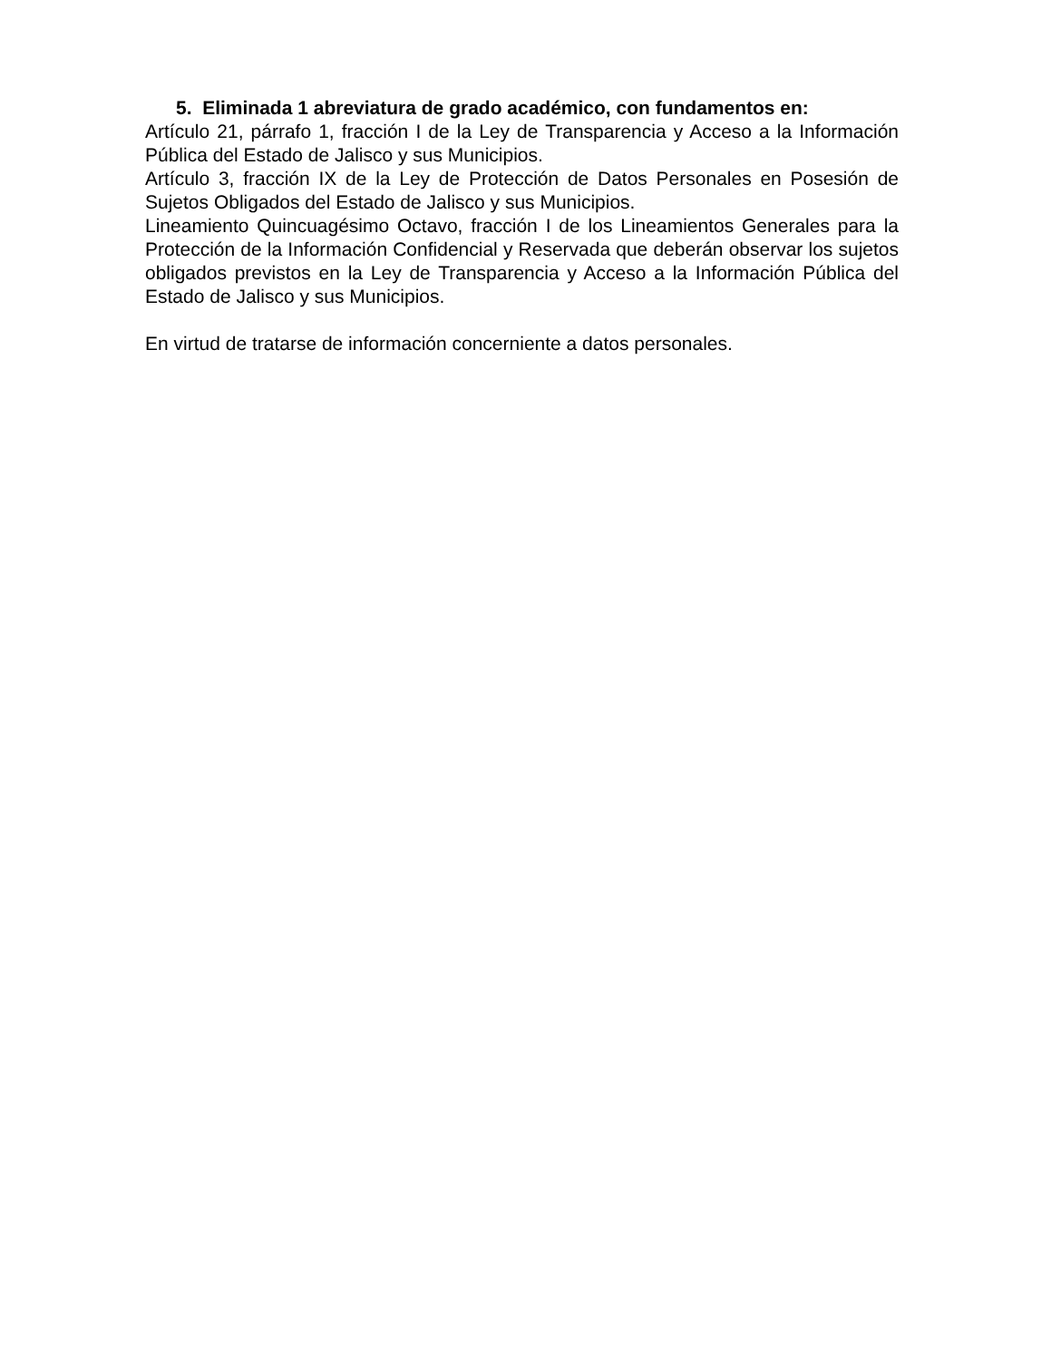5. Eliminada 1 abreviatura de grado académico, con fundamentos en:
Artículo 21, párrafo 1, fracción I de la Ley de Transparencia y Acceso a la Información Pública del Estado de Jalisco y sus Municipios.
Artículo 3, fracción IX de la Ley de Protección de Datos Personales en Posesión de Sujetos Obligados del Estado de Jalisco y sus Municipios.
Lineamiento Quincuagésimo Octavo, fracción I de los Lineamientos Generales para la Protección de la Información Confidencial y Reservada que deberán observar los sujetos obligados previstos en la Ley de Transparencia y Acceso a la Información Pública del Estado de Jalisco y sus Municipios.
En virtud de tratarse de información concerniente a datos personales.